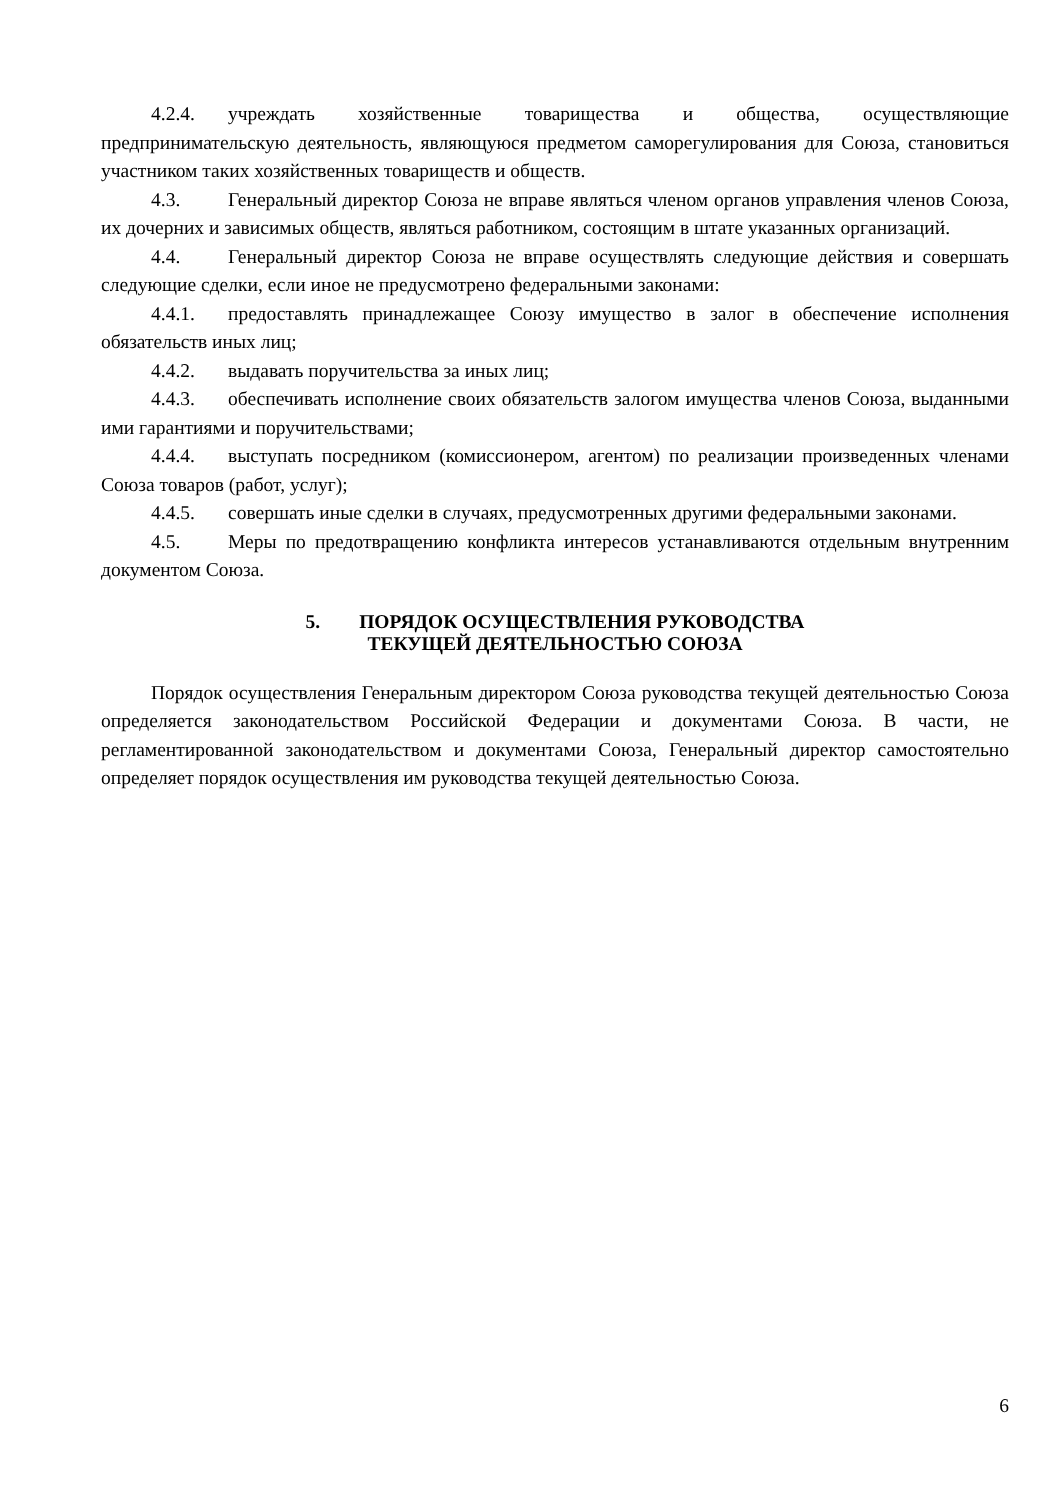4.2.4. учреждать хозяйственные товарищества и общества, осуществляющие предпринимательскую деятельность, являющуюся предметом саморегулирования для Союза, становиться участником таких хозяйственных товариществ и обществ.
4.3. Генеральный директор Союза не вправе являться членом органов управления членов Союза, их дочерних и зависимых обществ, являться работником, состоящим в штате указанных организаций.
4.4. Генеральный директор Союза не вправе осуществлять следующие действия и совершать следующие сделки, если иное не предусмотрено федеральными законами:
4.4.1. предоставлять принадлежащее Союзу имущество в залог в обеспечение исполнения обязательств иных лиц;
4.4.2. выдавать поручительства за иных лиц;
4.4.3. обеспечивать исполнение своих обязательств залогом имущества членов Союза, выданными ими гарантиями и поручительствами;
4.4.4. выступать посредником (комиссионером, агентом) по реализации произведенных членами Союза товаров (работ, услуг);
4.4.5. совершать иные сделки в случаях, предусмотренных другими федеральными законами.
4.5. Меры по предотвращению конфликта интересов устанавливаются отдельным внутренним документом Союза.
5. ПОРЯДОК ОСУЩЕСТВЛЕНИЯ РУКОВОДСТВА
ТЕКУЩЕЙ ДЕЯТЕЛЬНОСТЬЮ СОЮЗА
Порядок осуществления Генеральным директором Союза руководства текущей деятельностью Союза определяется законодательством Российской Федерации и документами Союза. В части, не регламентированной законодательством и документами Союза, Генеральный директор самостоятельно определяет порядок осуществления им руководства текущей деятельностью Союза.
6